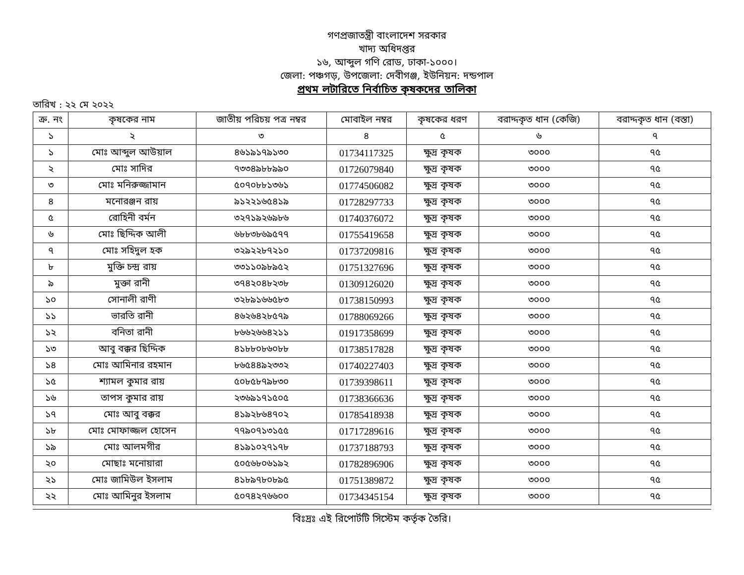গণপ্রজাতন্ত্রী বাংলাদেশ সরকার
খাদ্য অধিদপ্তর
১৬, আব্দুল গণি রোড, ঢাকা-১০০০।
জেলা: পঞ্চগড়, উপজেলা: দেবীগঞ্জ, ইউনিয়ন: দন্ডপাল
প্রথম লটারিতে নির্বাচিত কৃষকদের তালিকা
তারিখ : ২২ মে ২০২২
| ক্র. নং | কৃষকের নাম | জাতীয় পরিচয় পত্র নম্বর | মোবাইল নম্বর | কৃষকের ধরণ | বরাদ্দকৃত ধান (কেজি) | বরাদ্দকৃত ধান (বস্তা) |
| --- | --- | --- | --- | --- | --- | --- |
| ১ | ২ | ৩ | ৪ | ৫ | ৬ | ৭ |
| ১ | মোঃ আব্দুল আউয়াল | ৪৬১৯১৭৯১৩০ | 01734117325 | ক্ষুদ্র কৃষক | ৩০০০ | ৭৫ |
| ২ | মোঃ সাদির | ৭৩৩৪৯৮৮৯৯০ | 01726079840 | ক্ষুদ্র কৃষক | ৩০০০ | ৭৫ |
| ৩ | মোঃ মনিরুজ্জামান | ৫০৭০৮৮১৩৬১ | 01774506082 | ক্ষুদ্র কৃষক | ৩০০০ | ৭৫ |
| ৪ | মনোরঞ্জন রায় | ৯১২২১৬৫৪১৯ | 01728297733 | ক্ষুদ্র কৃষক | ৩০০০ | ৭৫ |
| ৫ | রোহিনী বর্মন | ৩২৭১৯২৬৯৮৬ | 01740376072 | ক্ষুদ্র কৃষক | ৩০০০ | ৭৫ |
| ৬ | মোঃ ছিদ্দিক আলী | ৬৮৮৩৮৬৯৫৭৭ | 01755419658 | ক্ষুদ্র কৃষক | ৩০০০ | ৭৫ |
| ৭ | মোঃ সহিদুল হক | ৩২৯২২৮৭২১০ | 01737209816 | ক্ষুদ্র কৃষক | ৩০০০ | ৭৫ |
| ৮ | মুক্তি চন্দ্র রায় | ৩৩১১০৯৮৯৫২ | 01751327696 | ক্ষুদ্র কৃষক | ৩০০০ | ৭৫ |
| ৯ | মুক্তা রানী | ৩৭৪২০৪৮২৩৮ | 01309126020 | ক্ষুদ্র কৃষক | ৩০০০ | ৭৫ |
| ১০ | সোনালী রাণী | ৩২৮৯১৬৬৫৮৩ | 01738150993 | ক্ষুদ্র কৃষক | ৩০০০ | ৭৫ |
| ১১ | ভারতি রানী | ৪৬২৬৪২৮৫৭৯ | 01788069266 | ক্ষুদ্র কৃষক | ৩০০০ | ৭৫ |
| ১২ | বনিতা রানী | ৮৬৬২৬৬৪২১১ | 01917358699 | ক্ষুদ্র কৃষক | ৩০০০ | ৭৫ |
| ১৩ | আবু বক্কর ছিদ্দিক | ৪১৮৮০৮৬০৮৮ | 01738517828 | ক্ষুদ্র কৃষক | ৩০০০ | ৭৫ |
| ১৪ | মোঃ আমিনার রহমান | ৮৬৫৪৪৯২৩৩২ | 01740227403 | ক্ষুদ্র কৃষক | ৩০০০ | ৭৫ |
| ১৫ | শ্যামল কুমার রায় | ৫০৮৫৮৭৯৮৩০ | 01739398611 | ক্ষুদ্র কৃষক | ৩০০০ | ৭৫ |
| ১৬ | তাপস কুমার রায় | ২৩৬৯১৭১৫০৫ | 01738366636 | ক্ষুদ্র কৃষক | ৩০০০ | ৭৫ |
| ১৭ | মোঃ আবু বক্কর | ৪১৯২৮৬৪৭০২ | 01785418938 | ক্ষুদ্র কৃষক | ৩০০০ | ৭৫ |
| ১৮ | মোঃ মোফাজ্জল হোসেন | ৭৭৯০৭১৩১৫৫ | 01717289616 | ক্ষুদ্র কৃষক | ৩০০০ | ৭৫ |
| ১৯ | মোঃ আলমগীর | ৪১৯১০২৭১৭৮ | 01737188793 | ক্ষুদ্র কৃষক | ৩০০০ | ৭৫ |
| ২০ | মোছাঃ মনোয়ারা | ৫০৫৬৮০৬১৯২ | 01782896906 | ক্ষুদ্র কৃষক | ৩০০০ | ৭৫ |
| ২১ | মোঃ জামিউল ইসলাম | ৪১৮৯৭৮০৮৯৫ | 01751389872 | ক্ষুদ্র কৃষক | ৩০০০ | ৭৫ |
| ২২ | মোঃ আমিনুর ইসলাম | ৫০৭৪২৭৬৬০০ | 01734345154 | ক্ষুদ্র কৃষক | ৩০০০ | ৭৫ |
বিঃদ্রঃ এই রিপোর্টটি সিস্টেম কর্তৃক তৈরি।